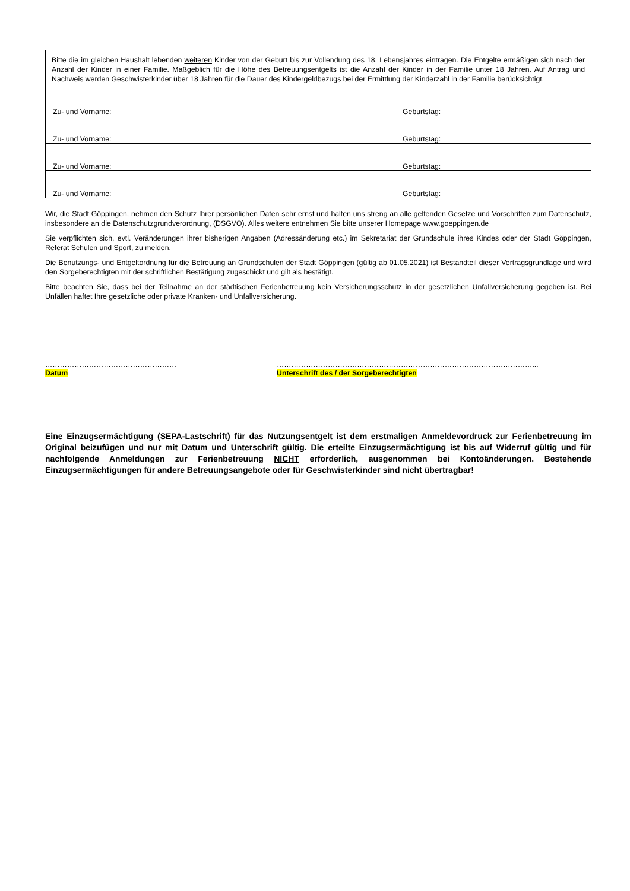| Bitte die im gleichen Haushalt lebenden weiteren Kinder von der Geburt bis zur Vollendung des 18. Lebensjahres eintragen. Die Entgelte ermäßigen sich nach der Anzahl der Kinder in einer Familie. Maßgeblich für die Höhe des Betreuungsentgelts ist die Anzahl der Kinder in der Familie unter 18 Jahren. Auf Antrag und Nachweis werden Geschwisterkinder über 18 Jahren für die Dauer des Kindergeldbezugs bei der Ermittlung der Kinderzahl in der Familie berücksichtigt. | |
| Zu- und Vorname: | Geburtstag: |
| Zu- und Vorname: | Geburtstag: |
| Zu- und Vorname: | Geburtstag: |
| Zu- und Vorname: | Geburtstag: |
Wir, die Stadt Göppingen, nehmen den Schutz Ihrer persönlichen Daten sehr ernst und halten uns streng an alle geltenden Gesetze und Vorschriften zum Datenschutz, insbesondere an die Datenschutzgrundverordnung, (DSGVO). Alles weitere entnehmen Sie bitte unserer Homepage www.goeppingen.de
Sie verpflichten sich, evtl. Veränderungen ihrer bisherigen Angaben (Adressänderung etc.) im Sekretariat der Grundschule ihres Kindes oder der Stadt Göppingen, Referat Schulen und Sport, zu melden.
Die Benutzungs- und Entgeltordnung für die Betreuung an Grundschulen der Stadt Göppingen (gültig ab 01.05.2021) ist Bestandteil dieser Vertragsgrundlage und wird den Sorgeberechtigten mit der schriftlichen Bestätigung zugeschickt und gilt als bestätigt.
Bitte beachten Sie, dass bei der Teilnahme an der städtischen Ferienbetreuung kein Versicherungsschutz in der gesetzlichen Unfallversicherung gegeben ist. Bei Unfällen haftet Ihre gesetzliche oder private Kranken- und Unfallversicherung.
………………………………………………
Datum
……………………………………………………………………………………………...
Unterschrift des / der Sorgeberechtigten
Eine Einzugsermächtigung (SEPA-Lastschrift) für das Nutzungsentgelt ist dem erstmaligen Anmeldevordruck zur Ferienbetreuung im Original beizufügen und nur mit Datum und Unterschrift gültig. Die erteilte Einzugsermächtigung ist bis auf Widerruf gültig und für nachfolgende Anmeldungen zur Ferienbetreuung NICHT erforderlich, ausgenommen bei Kontoänderungen. Bestehende Einzugsermächtigungen für andere Betreuungsangebote oder für Geschwisterkinder sind nicht übertragbar!